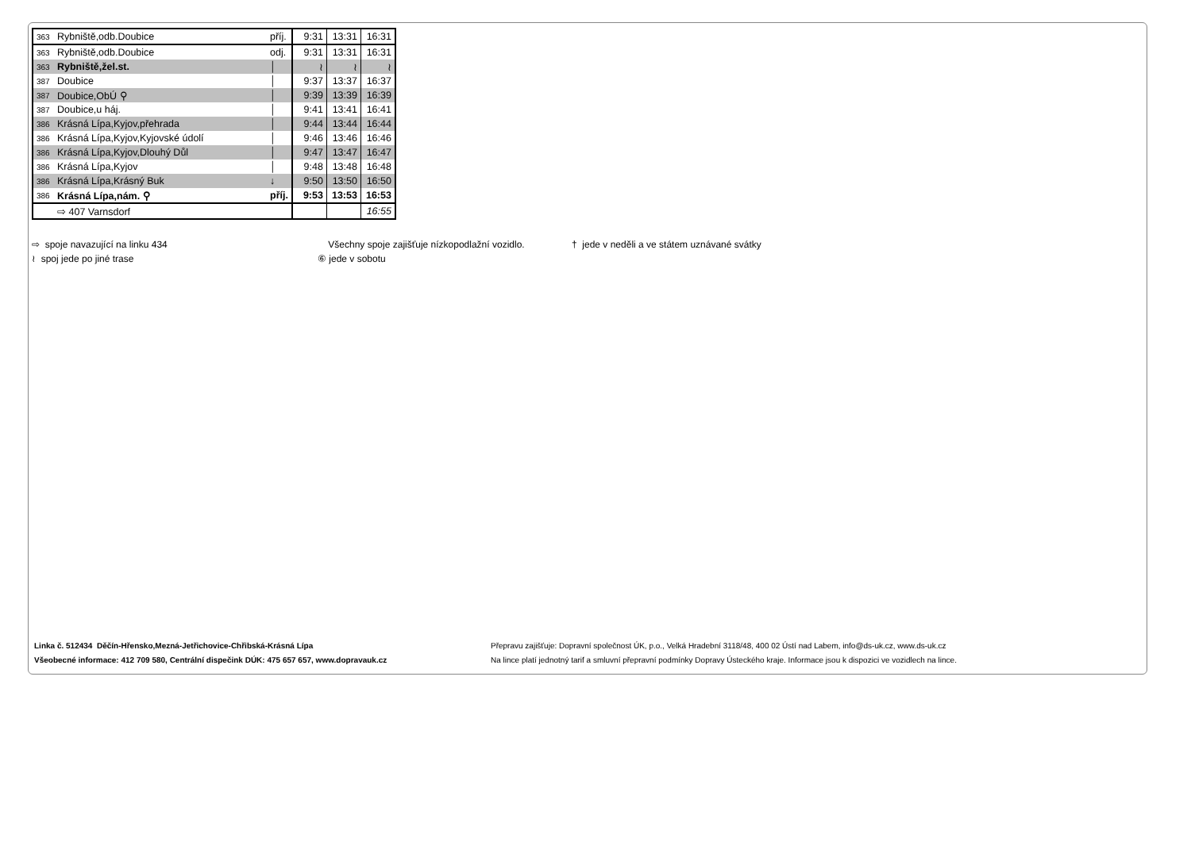| 363 | Rybniště,odb.Doubice | příj. | 9:31 | 13:31 | 16:31 |
| 363 | Rybniště,odb.Doubice | odj. | 9:31 | 13:31 | 16:31 |
| 363 | Rybniště,žel.st. | │ | ≀ | ≀ | ≀ |
| 387 | Doubice | │ | 9:37 | 13:37 | 16:37 |
| 387 | Doubice,ObÚ ⚲ | │ | 9:39 | 13:39 | 16:39 |
| 387 | Doubice,u háj. | │ | 9:41 | 13:41 | 16:41 |
| 386 | Krásná Lípa,Kyjov,přehrada | │ | 9:44 | 13:44 | 16:44 |
| 386 | Krásná Lípa,Kyjov,Kyjovské údolí | │ | 9:46 | 13:46 | 16:46 |
| 386 | Krásná Lípa,Kyjov,Dlouhý Důl | │ | 9:47 | 13:47 | 16:47 |
| 386 | Krásná Lípa,Kyjov | │ | 9:48 | 13:48 | 16:48 |
| 386 | Krásná Lípa,Krásný Buk | ↓ | 9:50 | 13:50 | 16:50 |
| 386 | Krásná Lípa,nám. ⚲ | příj. | 9:53 | 13:53 | 16:53 |
| | ⇨ 407 Varnsdorf | | | | 16:55 |
⇨ spoje navazující na linku 434
≀ spoj jede po jiné trase
Všechny spoje zajišťuje nízkopodlažní vozidlo.
⑥ jede v sobotu
† jede v neděli a ve státem uznávané svátky
Linka č. 512434 Děčín-Hřensko,Mezná-Jetřichovice-Chřibská-Krásná Lípa
Všeobecné informace: 412 709 580, Centrální dispečink DÚK: 475 657 657, www.dopravauk.cz
Přepravu zajišťuje: Dopravní společnost ÚK, p.o., Velká Hradební 3118/48, 400 02 Ústí nad Labem, info@ds-uk.cz, www.ds-uk.cz
Na lince platí jednotný tarif a smluvní přepravní podmínky Dopravy Ústeckého kraje. Informace jsou k dispozici ve vozidlech na lince.